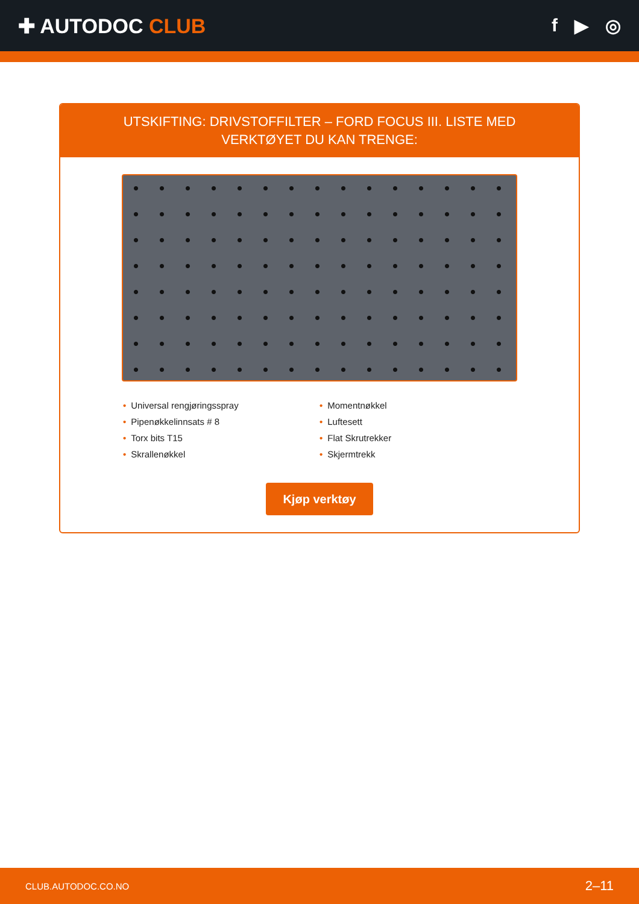✚ AUTODOC CLUB f ▶ ◎
UTSKIFTING: DRIVSTOFFILTER – FORD FOCUS III. LISTE MED VERKTØYET DU KAN TRENGE:
• Universal rengjøringsspray
• Pipenøkkelinnsats # 8
• Torx bits T15
• Skrallenøkkel
• Momentnøkkel
• Luftesett
• Flat Skrutrekker
• Skjermtrekk
Kjøp verktøy
CLUB.AUTODOC.CO.NO 2–11